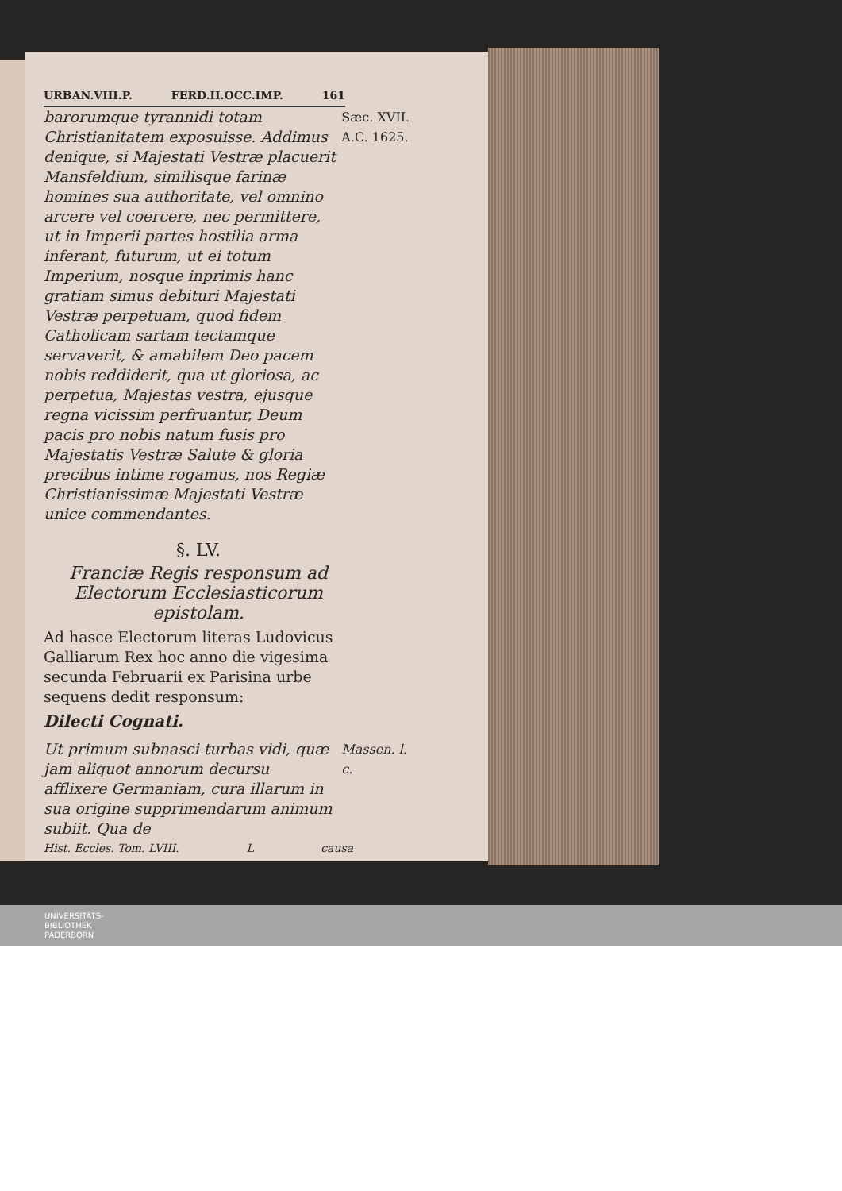URBAN.VIII.P. FERD.II.OCC.IMP. 161
barorumque tyrannidi totam Christianitatem exposuisse. Addimus denique, si Majestati Vestræ placuerit Mansfeldium, similisque farinæ homines sua authoritate, vel omnino arcere vel coercere, nec permittere, ut in Imperii partes hostilia arma inferant, futurum, ut ei totum Imperium, nosque inprimis hanc gratiam simus debituri Majestati Vestræ perpetuam, quod fidem Catholicam sartam tectamque servaverit, & amabilem Deo pacem nobis reddiderit, qua ut gloriosa, ac perpetua, Majestas vestra, ejusque regna vicissim perfruantur, Deum pacis pro nobis natum fusis pro Majestatis Vestræ Salute & gloria precibus intime rogamus, nos Regiæ Christianissimæ Majestati Vestræ unice commendantes.
Sæc. XVII.
A.C. 1625.
§. LV.
Franciæ Regis responsum ad Electorum Ecclesiasticorum epistolam.
Ad hasce Electorum literas Ludovicus Galliarum Rex hoc anno die vigesima secunda Februarii ex Parisina urbe sequens dedit responsum:
Dilecti Cognati.
Ut primum subnasci turbas vidi, quæ jam aliquot annorum decursu afflixere Germaniam, cura illarum in sua origine supprimendarum animum subiit. Qua de
Massen. l. c.
Hist. Eccles. Tom. LVIII. L causa
UNIVERSITÄTS-
BIBLIOTHEK
PADERBORN